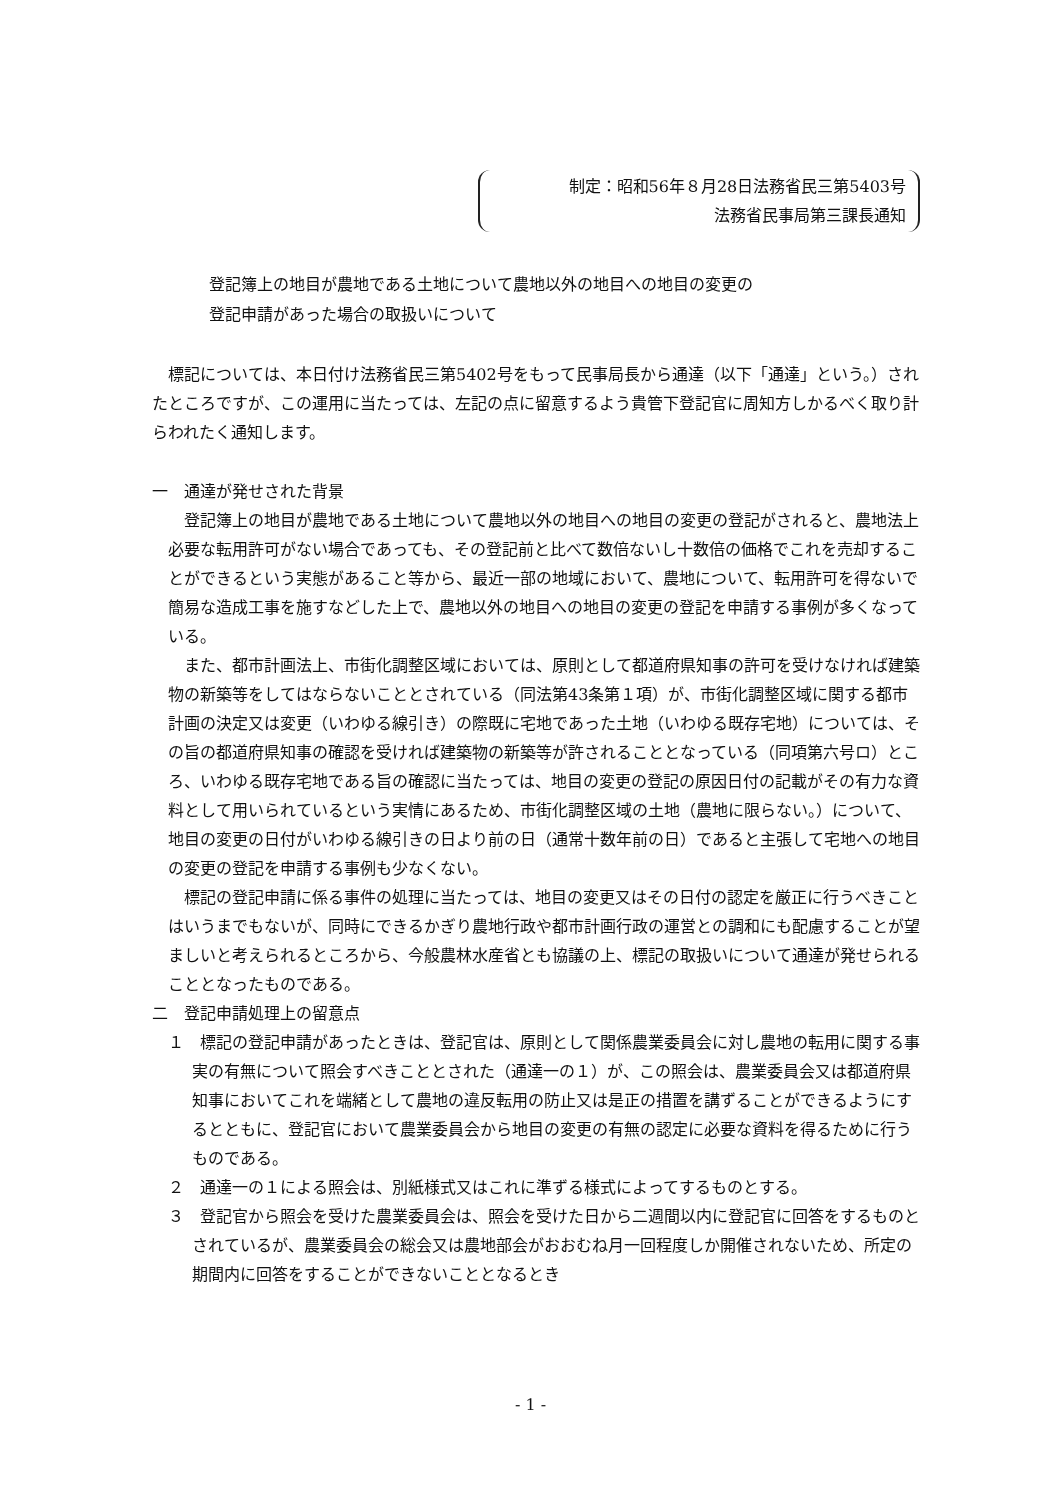制定：昭和56年８月28日法務省民三第5403号
法務省民事局第三課長通知
登記簿上の地目が農地である土地について農地以外の地目への地目の変更の
登記申請があった場合の取扱いについて
標記については、本日付け法務省民三第5402号をもって民事局長から通達（以下「通達」という。）されたところですが、この運用に当たっては、左記の点に留意するよう貴管下登記官に周知方しかるべく取り計らわれたく通知します。
一　通達が発せされた背景
登記簿上の地目が農地である土地について農地以外の地目への地目の変更の登記がされると、農地法上必要な転用許可がない場合であっても、その登記前と比べて数倍ないし十数倍の価格でこれを売却することができるという実態があること等から、最近一部の地域において、農地について、転用許可を得ないで簡易な造成工事を施すなどした上で、農地以外の地目への地目の変更の登記を申請する事例が多くなっている。
また、都市計画法上、市街化調整区域においては、原則として都道府県知事の許可を受けなければ建築物の新築等をしてはならないこととされている（同法第43条第１項）が、市街化調整区域に関する都市計画の決定又は変更（いわゆる線引き）の際既に宅地であった土地（いわゆる既存宅地）については、その旨の都道府県知事の確認を受ければ建築物の新築等が許されることとなっている（同項第六号ロ）ところ、いわゆる既存宅地である旨の確認に当たっては、地目の変更の登記の原因日付の記載がその有力な資料として用いられているという実情にあるため、市街化調整区域の土地（農地に限らない。）について、地目の変更の日付がいわゆる線引きの日より前の日（通常十数年前の日）であると主張して宅地への地目の変更の登記を申請する事例も少なくない。
標記の登記申請に係る事件の処理に当たっては、地目の変更又はその日付の認定を厳正に行うべきことはいうまでもないが、同時にできるかぎり農地行政や都市計画行政の運営との調和にも配慮することが望ましいと考えられるところから、今般農林水産省とも協議の上、標記の取扱いについて通達が発せられることとなったものである。
二　登記申請処理上の留意点
１　標記の登記申請があったときは、登記官は、原則として関係農業委員会に対し農地の転用に関する事実の有無について照会すべきこととされた（通達一の１）が、この照会は、農業委員会又は都道府県知事においてこれを端緒として農地の違反転用の防止又は是正の措置を講ずることができるようにするとともに、登記官において農業委員会から地目の変更の有無の認定に必要な資料を得るために行うものである。
２　通達一の１による照会は、別紙様式又はこれに準ずる様式によってするものとする。
３　登記官から照会を受けた農業委員会は、照会を受けた日から二週間以内に登記官に回答をするものとされているが、農業委員会の総会又は農地部会がおおむね月一回程度しか開催されないため、所定の期間内に回答をすることができないこととなるとき
- 1 -